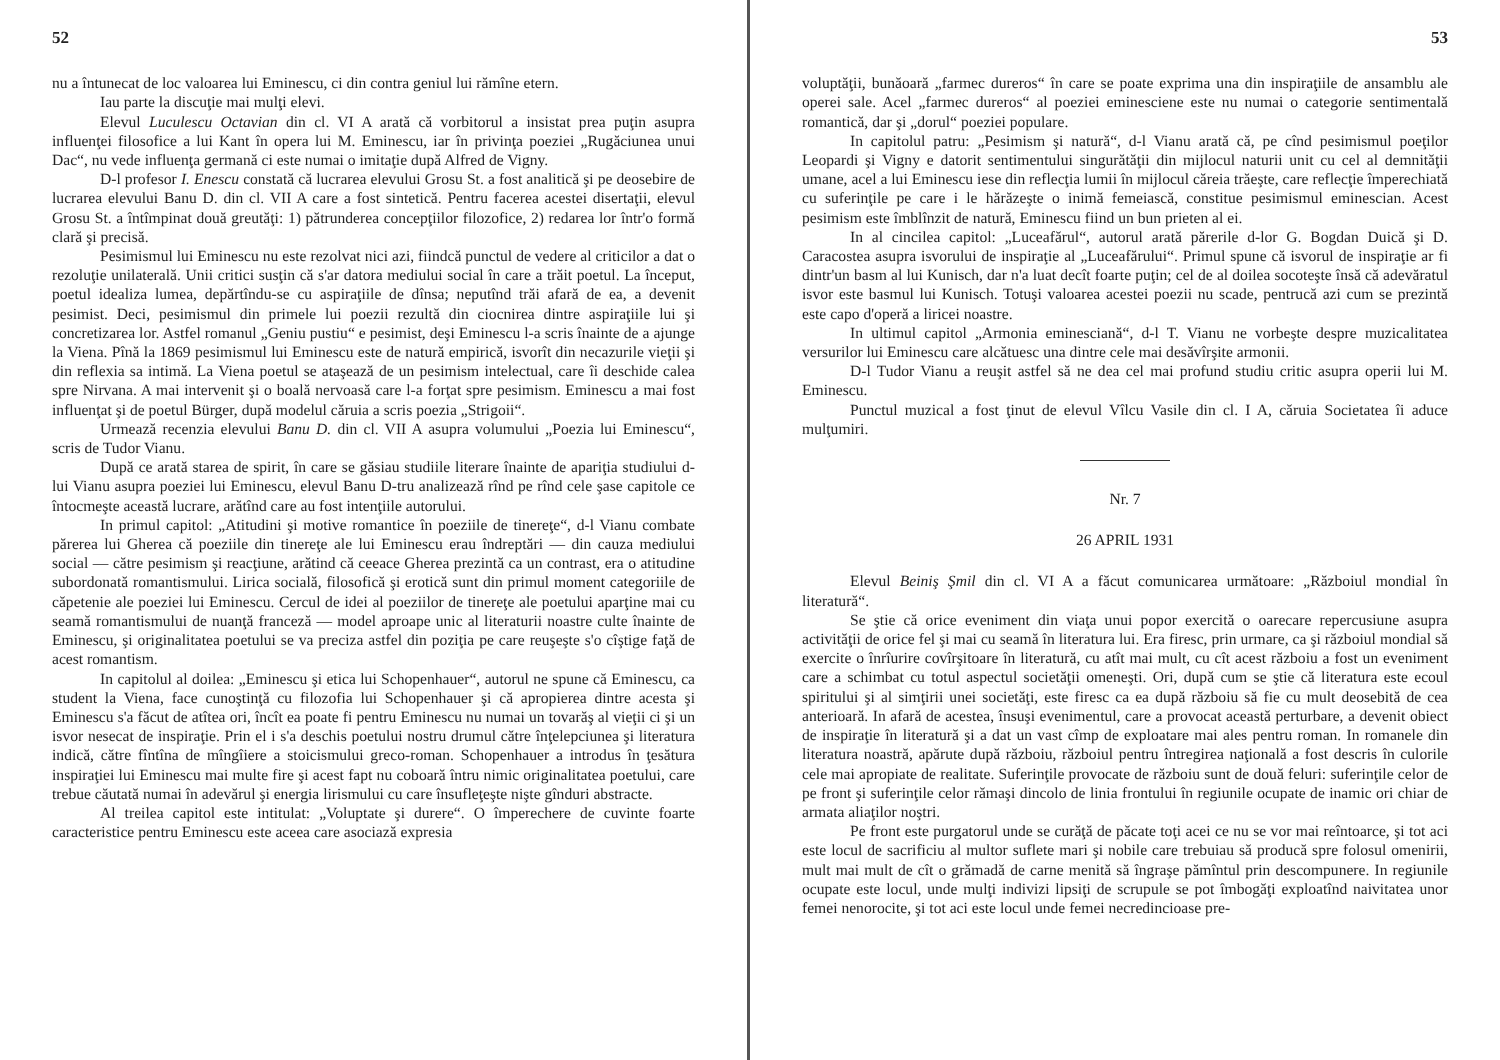52
nu a întunecat de loc valoarea lui Eminescu, ci din contra geniul lui rămîne etern.
Iau parte la discuţie mai mulţi elevi.
Elevul Luculescu Octavian din cl. VI A arată că vorbitorul a insistat prea puţin asupra influenţei filosofice a lui Kant în opera lui M. Eminescu, iar în privinţa poeziei „Rugăciunea unui Dac“, nu vede influenţa germană ci este numai o imitaţie după Alfred de Vigny.
D-l profesor I. Enescu constată că lucrarea elevului Grosu St. a fost analitică şi pe deosebire de lucrarea elevului Banu D. din cl. VII A care a fost sintetică. Pentru facerea acestei disertaţii, elevul Grosu St. a întîmpinat două greutăţi: 1) pătrunderea concepţiilor filozofice, 2) redarea lor într'o formă clară şi precisă.
Pesimismul lui Eminescu nu este rezolvat nici azi, fiindcă punctul de vedere al criticilor a dat o rezoluţie unilaterală. Unii critici susţin că s'ar datora mediului social în care a trăit poetul. La început, poetul idealiza lumea, depărtîndu-se cu aspiraţiile de dînsa; neputînd trăi afară de ea, a devenit pesimist. Deci, pesimismul din primele lui poezii rezultă din ciocnirea dintre aspiraţiile lui şi concretizarea lor. Astfel romanul „Geniu pustiu“ e pesimist, deşi Eminescu l-a scris înainte de a ajunge la Viena. Pînă la 1869 pesimismul lui Eminescu este de natură empirică, isvorît din necazurile vieţii şi din reflexia sa intimă. La Viena poetul se ataşează de un pesimism intelectual, care îi deschide calea spre Nirvana. A mai intervenit şi o boală nervoasă care l-a forţat spre pesimism. Eminescu a mai fost influenţat şi de poetul Bürger, după modelul căruia a scris poezia „Strigoii“.
Urmează recenzia elevului Banu D. din cl. VII A asupra volumului „Poezia lui Eminescu“, scris de Tudor Vianu.
După ce arată starea de spirit, în care se găsiau studiile literare înainte de apariţia studiului d-lui Vianu asupra poeziei lui Eminescu, elevul Banu D-tru analizează rînd pe rînd cele şase capitole ce întocmeşte această lucrare, arătînd care au fost intenţiile autorului.
In primul capitol: „Atitudini şi motive romantice în poeziile de tinereţe“, d-l Vianu combate părerea lui Gherea că poeziile din tinereţe ale lui Eminescu erau îndreptări — din cauza mediului social — către pesimism şi reacţiune, arătind că ceeace Gherea prezintă ca un contrast, era o atitudine subordonată romantismului. Lirica socială, filosofică şi erotică sunt din primul moment categoriile de căpetenie ale poeziei lui Eminescu. Cercul de idei al poeziilor de tinereţe ale poetului aparţine mai cu seamă romantismului de nuanţă franceză — model aproape unic al literaturii noastre culte înainte de Eminescu, şi originalitatea poetului se va preciza astfel din poziţia pe care reuşeşte s'o cîştige faţă de acest romantism.
In capitolul al doilea: „Eminescu şi etica lui Schopenhauer“, autorul ne spune că Eminescu, ca student la Viena, face cunoştinţă cu filozofia lui Schopenhauer şi că apropierea dintre acesta şi Eminescu s'a făcut de atîtea ori, încît ea poate fi pentru Eminescu nu numai un tovarăş al vieţii ci şi un isvor nesecat de inspiraţie. Prin el i s'a deschis poetului nostru drumul către înţelepciunea şi literatura indică, către fîntîna de mîngîiere a stoicismului greco-roman. Schopenhauer a introdus în ţesătura inspiraţiei lui Eminescu mai multe fire şi acest fapt nu coboară întru nimic originalitatea poetului, care trebue căutată numai în adevărul şi energia lirismului cu care însufleţeşte nişte gînduri abstracte.
Al treilea capitol este intitulat: „Voluptate şi durere“. O împerechere de cuvinte foarte caracteristice pentru Eminescu este aceea care asociază expresia
53
voluptăţii, bunăoară „farmec dureros“ în care se poate exprima una din inspiraţiile de ansamblu ale operei sale. Acel „farmec dureros“ al poeziei eminesciene este nu numai o categorie sentimentală romantică, dar şi „dorul“ poeziei populare.
In capitolul patru: „Pesimism şi natură“, d-l Vianu arată că, pe cînd pesimismul poeţilor Leopardi şi Vigny e datorit sentimentului singurătăţii din mijlocul naturii unit cu cel al demnităţii umane, acel a lui Eminescu iese din reflecţia lumii în mijlocul căreia trăeşte, care reflecţie împerechiată cu suferinţile pe care i le hărăzeşte o inimă femeiască, constitue pesimismul eminescian. Acest pesimism este îmblînzit de natură, Eminescu fiind un bun prieten al ei.
In al cincilea capitol: „Luceafărul“, autorul arată părerile d-lor G. Bogdan Duică şi D. Caracostea asupra isvorului de inspiraţie al „Luceafărului“. Primul spune că isvorul de inspiraţie ar fi dintr'un basm al lui Kunisch, dar n'a luat decît foarte puţin; cel de al doilea socoteşte însă că adevăratul isvor este basmul lui Kunisch. Totuşi valoarea acestei poezii nu scade, pentrucă azi cum se prezintă este capo d'operă a liricei noastre.
In ultimul capitol „Armonia eminesciană“, d-l T. Vianu ne vorbeşte despre muzicalitatea versurilor lui Eminescu care alcătuesc una dintre cele mai desăvîrşite armonii.
D-l Tudor Vianu a reuşit astfel să ne dea cel mai profund studiu critic asupra operii lui M. Eminescu.
Punctul muzical a fost ţinut de elevul Vîlcu Vasile din cl. I A, căruia Societatea îi aduce mulţumiri.
Nr. 7
26 APRIL 1931
Elevul Beiniş Şmil din cl. VI A a făcut comunicarea următoare: „Războiul mondial în literatură“.
Se ştie că orice eveniment din viaţa unui popor exercită o oarecare repercusiune asupra activităţii de orice fel şi mai cu seamă în literatura lui. Era firesc, prin urmare, ca şi războiul mondial să exercite o înrîurire covîrşitoare în literatură, cu atît mai mult, cu cît acest războiu a fost un eveniment care a schimbat cu totul aspectul societăţii omeneşti. Ori, după cum se ştie că literatura este ecoul spiritului şi al simţirii unei societăţi, este firesc ca ea după războiu să fie cu mult deosebită de cea anterioară. In afară de acestea, însuşi evenimentul, care a provocat această perturbare, a devenit obiect de inspiraţie în literatură şi a dat un vast cîmp de exploatare mai ales pentru roman. In romanele din literatura noastră, apărute după războiu, războiul pentru întregirea naţională a fost descris în culorile cele mai apropiate de realitate. Suferinţile provocate de războiu sunt de două feluri: suferinţile celor de pe front şi suferinţile celor rămaşi dincolo de linia frontului în regiunile ocupate de inamic ori chiar de armata aliaţilor noştri.
Pe front este purgatorul unde se curăţă de păcate toţi acei ce nu se vor mai reîntoarce, şi tot aci este locul de sacrificiu al multor suflete mari şi nobile care trebuiau să producă spre folosul omenirii, mult mai mult de cît o grămadă de carne menită să îngraşe pămîntul prin descompunere. In regiunile ocupate este locul, unde mulţi indivizi lipsiţi de scrupule se pot îmbogăţi exploatînd naivitatea unor femei nenorocite, şi tot aci este locul unde femei necredincioase pre-